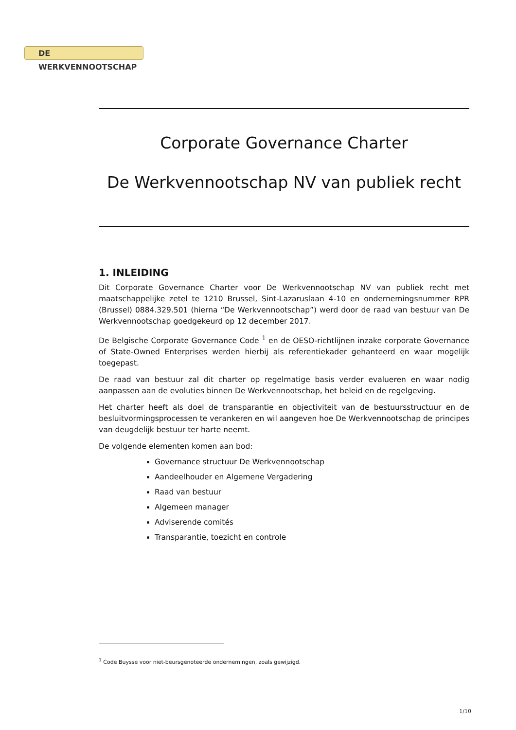DE WERKVENNOOTSCHAP
Corporate Governance Charter
De Werkvennootschap NV van publiek recht
1. INLEIDING
Dit Corporate Governance Charter voor De Werkvennootschap NV van publiek recht met maatschappelijke zetel te 1210 Brussel, Sint-Lazaruslaan 4-10 en ondernemingsnummer RPR (Brussel) 0884.329.501 (hierna “De Werkvennootschap”) werd door de raad van bestuur van De Werkvennootschap goedgekeurd op 12 december 2017.
De Belgische Corporate Governance Code <sup>1</sup> en de OESO-richtlijnen inzake corporate Governance of State-Owned Enterprises werden hierbij als referentiekader gehanteerd en waar mogelijk toegepast.
De raad van bestuur zal dit charter op regelmatige basis verder evalueren en waar nodig aanpassen aan de evoluties binnen De Werkvennootschap, het beleid en de regelgeving.
Het charter heeft als doel de transparantie en objectiviteit van de bestuursstructuur en de besluitvormingsprocessen te verankeren en wil aangeven hoe De Werkvennootschap de principes van deugdelijk bestuur ter harte neemt.
De volgende elementen komen aan bod:
Governance structuur De Werkvennootschap
Aandeelhouder en Algemene Vergadering
Raad van bestuur
Algemeen manager
Adviserende comités
Transparantie, toezicht en controle
<sup>1</sup> Code Buysse voor niet-beursgenoteerde ondernemingen, zoals gewijzigd.
1/10